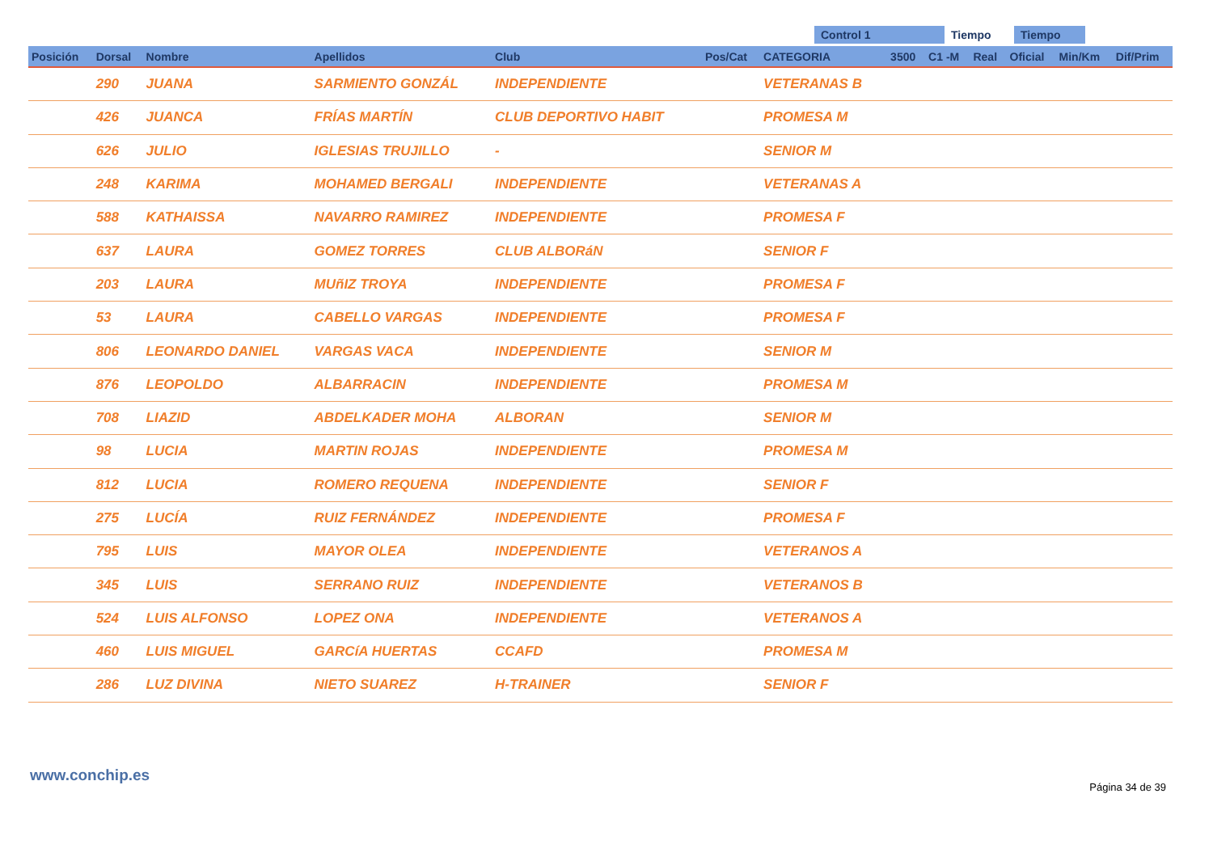Control 1 Tiempo Tiempo
| Posición | Dorsal | Nombre | Apellidos | Club | Pos/Cat | CATEGORIA | 3500 | C1 -M | Real | Oficial | Min/Km | Dif/Prim |
| --- | --- | --- | --- | --- | --- | --- | --- | --- | --- | --- | --- | --- |
| | 290 | JUANA | SARMIENTO GONZÁL | INDEPENDIENTE | | VETERANAS B | | | | | | |
| | 426 | JUANCA | FRÍAS MARTÍN | CLUB DEPORTIVO HABIT | | PROMESA M | | | | | | |
| | 626 | JULIO | IGLESIAS TRUJILLO | - | | SENIOR M | | | | | | |
| | 248 | KARIMA | MOHAMED BERGALI | INDEPENDIENTE | | VETERANAS A | | | | | | |
| | 588 | KATHAISSA | NAVARRO RAMIREZ | INDEPENDIENTE | | PROMESA F | | | | | | |
| | 637 | LAURA | GOMEZ TORRES | CLUB ALBORáN | | SENIOR F | | | | | | |
| | 203 | LAURA | MUñIZ TROYA | INDEPENDIENTE | | PROMESA F | | | | | | |
| | 53 | LAURA | CABELLO VARGAS | INDEPENDIENTE | | PROMESA F | | | | | | |
| | 806 | LEONARDO DANIEL | VARGAS VACA | INDEPENDIENTE | | SENIOR M | | | | | | |
| | 876 | LEOPOLDO | ALBARRACIN | INDEPENDIENTE | | PROMESA M | | | | | | |
| | 708 | LIAZID | ABDELKADER MOHA | ALBORAN | | SENIOR M | | | | | | |
| | 98 | LUCIA | MARTIN ROJAS | INDEPENDIENTE | | PROMESA M | | | | | | |
| | 812 | LUCIA | ROMERO REQUENA | INDEPENDIENTE | | SENIOR F | | | | | | |
| | 275 | LUCÍA | RUIZ FERNÁNDEZ | INDEPENDIENTE | | PROMESA F | | | | | | |
| | 795 | LUIS | MAYOR OLEA | INDEPENDIENTE | | VETERANOS A | | | | | | |
| | 345 | LUIS | SERRANO RUIZ | INDEPENDIENTE | | VETERANOS B | | | | | | |
| | 524 | LUIS ALFONSO | LOPEZ ONA | INDEPENDIENTE | | VETERANOS A | | | | | | |
| | 460 | LUIS MIGUEL | GARCíA HUERTAS | CCAFD | | PROMESA M | | | | | | |
| | 286 | LUZ DIVINA | NIETO SUAREZ | H-TRAINER | | SENIOR F | | | | | | |
www.conchip.es
Página 34 de 39